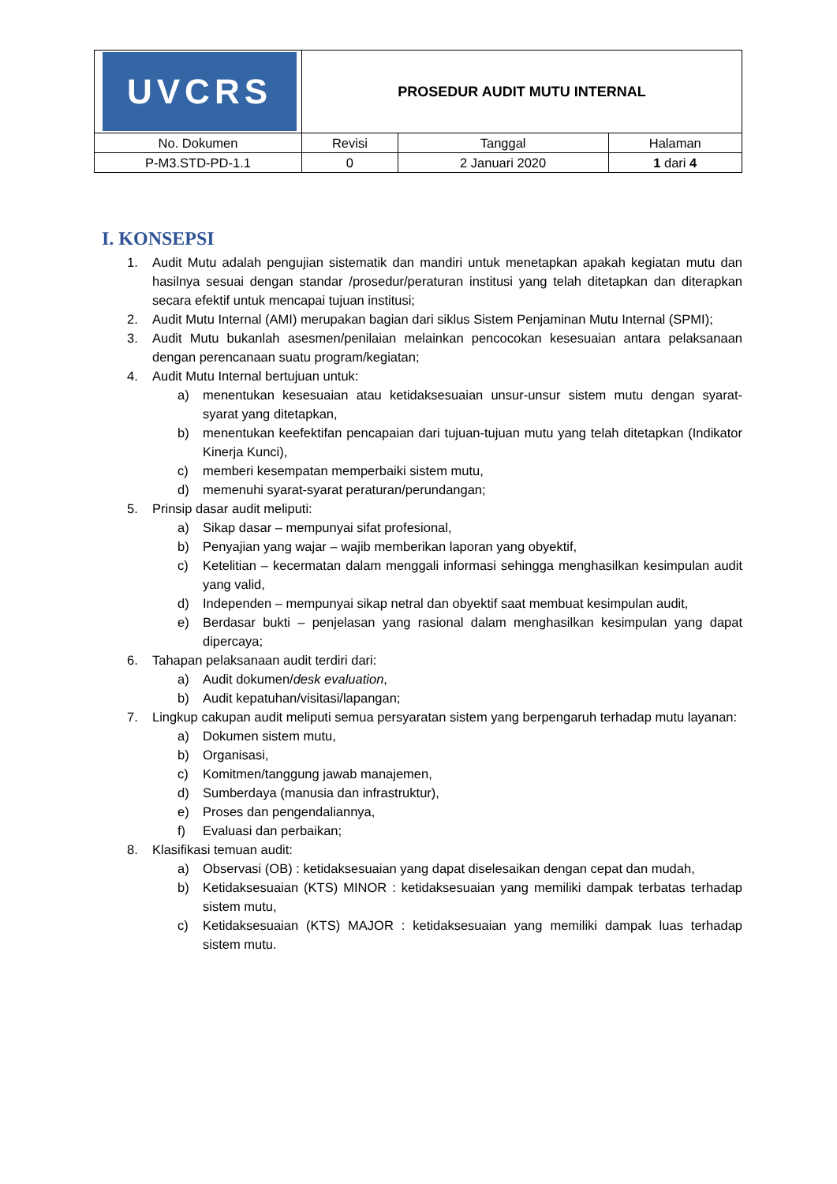| UVCRS | PROSEDUR AUDIT MUTU INTERNAL | | |
| No. Dokumen | Revisi | Tanggal | Halaman |
| P-M3.STD-PD-1.1 | 0 | 2 Januari 2020 | 1 dari 4 |
I. KONSEPSI
1. Audit Mutu adalah pengujian sistematik dan mandiri untuk menetapkan apakah kegiatan mutu dan hasilnya sesuai dengan standar /prosedur/peraturan institusi yang telah ditetapkan dan diterapkan secara efektif untuk mencapai tujuan institusi;
2. Audit Mutu Internal (AMI) merupakan bagian dari siklus Sistem Penjaminan Mutu Internal (SPMI);
3. Audit Mutu bukanlah asesmen/penilaian melainkan pencocokan kesesuaian antara pelaksanaan dengan perencanaan suatu program/kegiatan;
4. Audit Mutu Internal bertujuan untuk:
a) menentukan kesesuaian atau ketidaksesuaian unsur-unsur sistem mutu dengan syarat-syarat yang ditetapkan,
b) menentukan keefektifan pencapaian dari tujuan-tujuan mutu yang telah ditetapkan (Indikator Kinerja Kunci),
c) memberi kesempatan memperbaiki sistem mutu,
d) memenuhi syarat-syarat peraturan/perundangan;
5. Prinsip dasar audit meliputi:
a) Sikap dasar – mempunyai sifat profesional,
b) Penyajian yang wajar – wajib memberikan laporan yang obyektif,
c) Ketelitian – kecermatan dalam menggali informasi sehingga menghasilkan kesimpulan audit yang valid,
d) Independen – mempunyai sikap netral dan obyektif saat membuat kesimpulan audit,
e) Berdasar bukti – penjelasan yang rasional dalam menghasilkan kesimpulan yang dapat dipercaya;
6. Tahapan pelaksanaan audit terdiri dari:
a) Audit dokumen/desk evaluation,
b) Audit kepatuhan/visitasi/lapangan;
7. Lingkup cakupan audit meliputi semua persyaratan sistem yang berpengaruh terhadap mutu layanan:
a) Dokumen sistem mutu,
b) Organisasi,
c) Komitmen/tanggung jawab manajemen,
d) Sumberdaya (manusia dan infrastruktur),
e) Proses dan pengendaliannya,
f) Evaluasi dan perbaikan;
8. Klasifikasi temuan audit:
a) Observasi (OB) : ketidaksesuaian yang dapat diselesaikan dengan cepat dan mudah,
b) Ketidaksesuaian (KTS) MINOR : ketidaksesuaian yang memiliki dampak terbatas terhadap sistem mutu,
c) Ketidaksesuaian (KTS) MAJOR : ketidaksesuaian yang memiliki dampak luas terhadap sistem mutu.